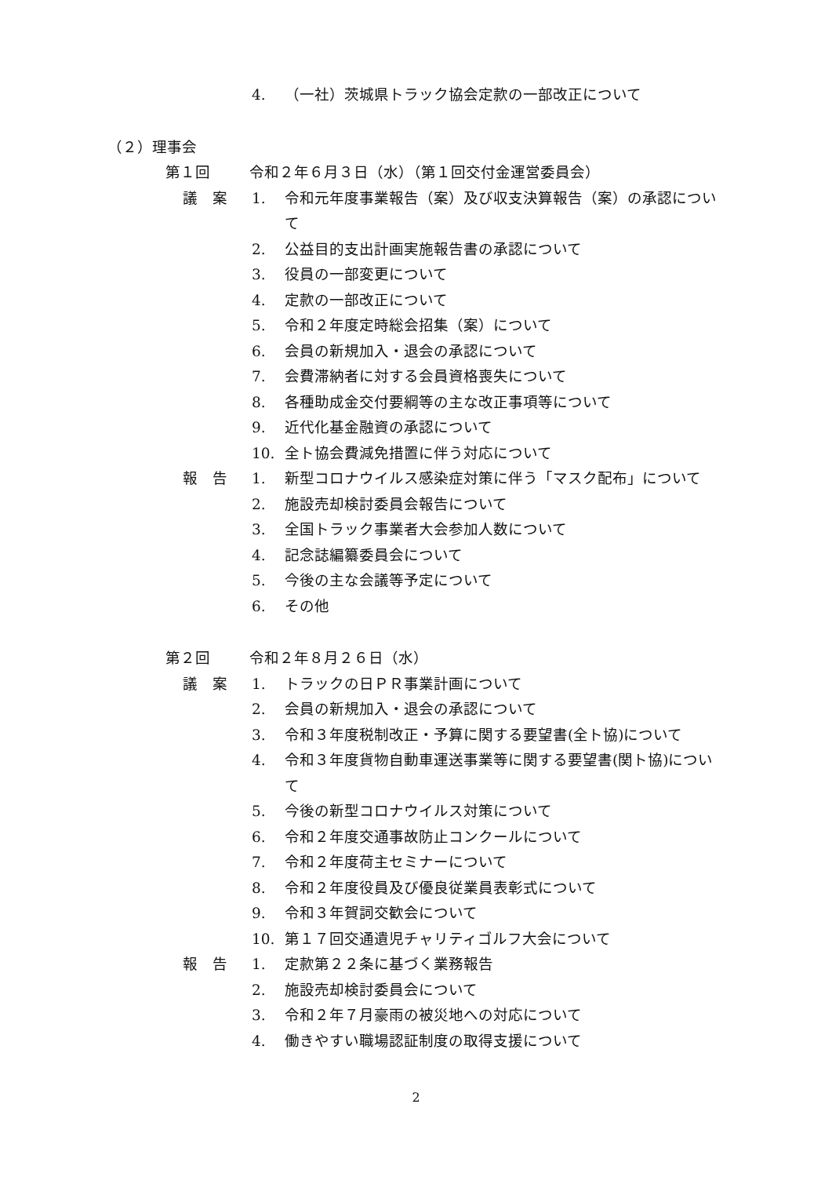4. （一社）茨城県トラック協会定款の一部改正について
（２）理事会
第１回 令和２年６月３日（水）（第１回交付金運営委員会）
議　案 1. 令和元年度事業報告（案）及び収支決算報告（案）の承認について
2. 公益目的支出計画実施報告書の承認について
3. 役員の一部変更について
4. 定款の一部改正について
5. 令和２年度定時総会招集（案）について
6. 会員の新規加入・退会の承認について
7. 会費滞納者に対する会員資格喪失について
8. 各種助成金交付要綱等の主な改正事項等について
9. 近代化基金融資の承認について
10. 全ト協会費減免措置に伴う対応について
報　告 1. 新型コロナウイルス感染症対策に伴う「マスク配布」について
2. 施設売却検討委員会報告について
3. 全国トラック事業者大会参加人数について
4. 記念誌編纂委員会について
5. 今後の主な会議等予定について
6. その他
第２回 令和２年８月２６日（水）
議　案 1. トラックの日ＰＲ事業計画について
2. 会員の新規加入・退会の承認について
3. 令和３年度税制改正・予算に関する要望書(全ト協)について
4. 令和３年度貨物自動車運送事業等に関する要望書(関ト協)について
5. 今後の新型コロナウイルス対策について
6. 令和２年度交通事故防止コンクールについて
7. 令和２年度荷主セミナーについて
8. 令和２年度役員及び優良従業員表彰式について
9. 令和３年賀詞交歓会について
10. 第１７回交通遺児チャリティゴルフ大会について
報　告 1. 定款第２２条に基づく業務報告
2. 施設売却検討委員会について
3. 令和２年７月豪雨の被災地への対応について
4. 働きやすい職場認証制度の取得支援について
2